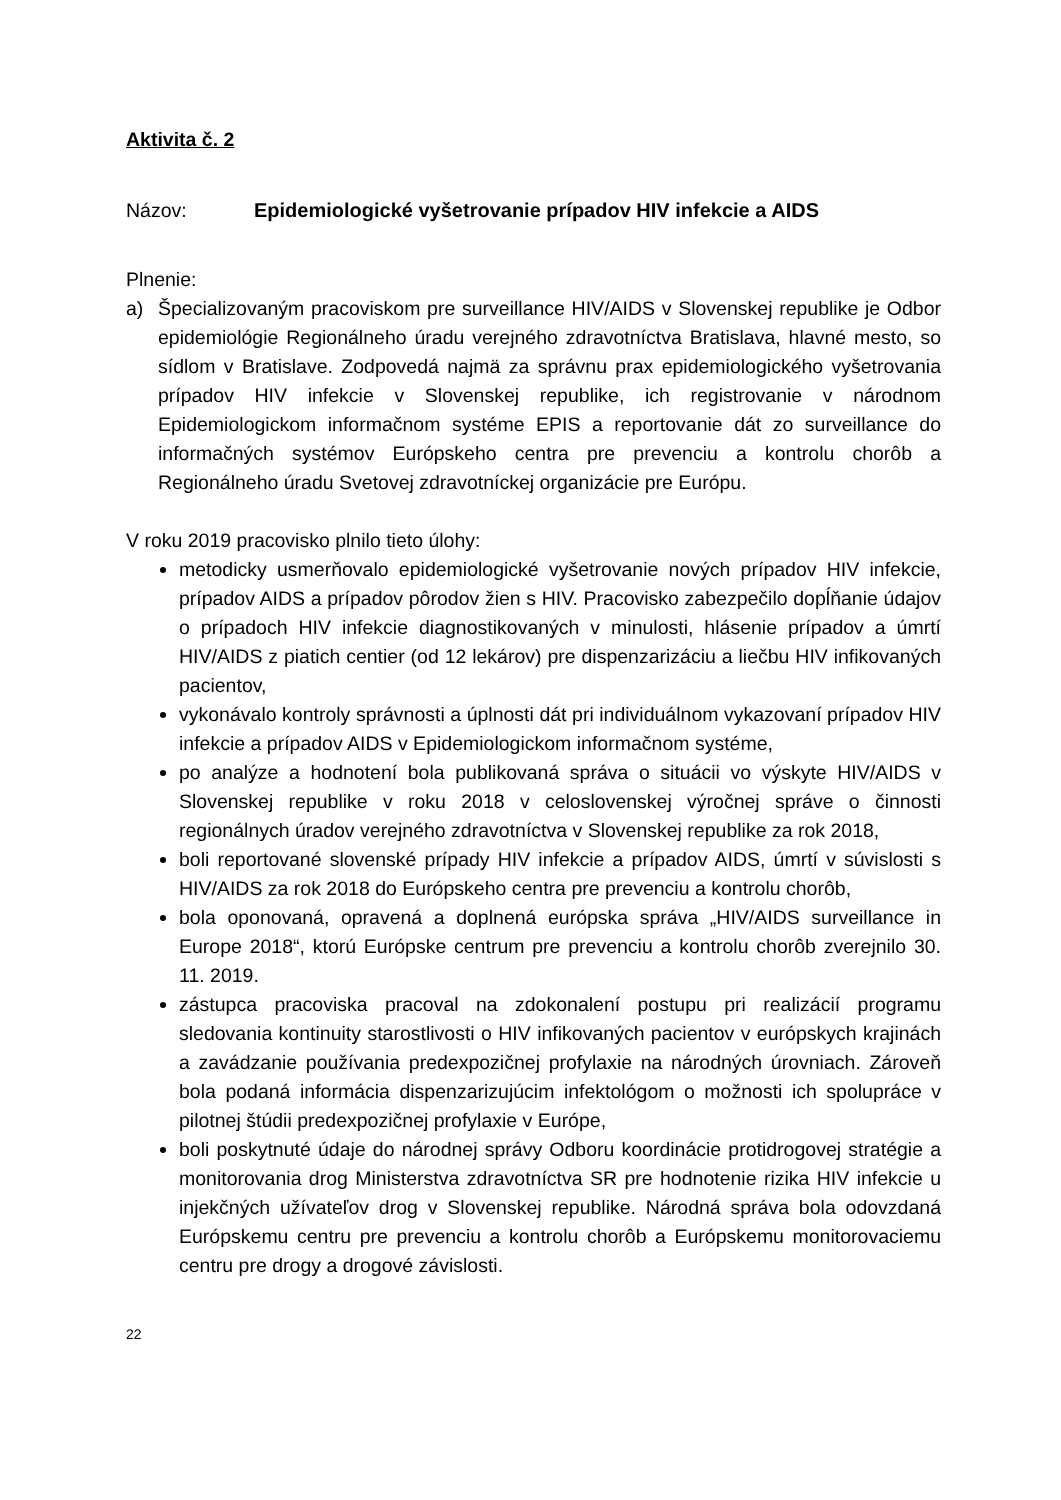Aktivita č. 2
Názov: Epidemiologické vyšetrovanie prípadov HIV infekcie a AIDS
Plnenie:
a) Špecializovaným pracoviskom pre surveillance HIV/AIDS v Slovenskej republike je Odbor epidemiológie Regionálneho úradu verejného zdravotníctva Bratislava, hlavné mesto, so sídlom v Bratislave. Zodpovedá najmä za správnu prax epidemiologického vyšetrovania prípadov HIV infekcie v Slovenskej republike, ich registrovanie v národnom Epidemiologickom informačnom systéme EPIS a reportovanie dát zo surveillance do informačných systémov Európskeho centra pre prevenciu a kontrolu chorôb a Regionálneho úradu Svetovej zdravotníckej organizácie pre Európu.
V roku 2019 pracovisko plnilo tieto úlohy:
metodicky usmerňovalo epidemiologické vyšetrovanie nových prípadov HIV infekcie, prípadov AIDS a prípadov pôrodov žien s HIV. Pracovisko zabezpečilo dopĺňanie údajov o prípadoch HIV infekcie diagnostikovaných v minulosti, hlásenie prípadov a úmrtí HIV/AIDS z piatich centier (od 12 lekárov) pre dispenzarizáciu a liečbu HIV infikovaných pacientov,
vykonávalo kontroly správnosti a úplnosti dát pri individuálnom vykazovaní prípadov HIV infekcie a prípadov AIDS v Epidemiologickom informačnom systéme,
po analýze a hodnotení bola publikovaná správa o situácii vo výskyte HIV/AIDS v Slovenskej republike v roku 2018 v celoslovenskej výročnej správe o činnosti regionálnych úradov verejného zdravotníctva v Slovenskej republike za rok 2018,
boli reportované slovenské prípady HIV infekcie a prípadov AIDS, úmrtí v súvislosti s HIV/AIDS za rok 2018 do Európskeho centra pre prevenciu a kontrolu chorôb,
bola oponovaná, opravená a doplnená európska správa „HIV/AIDS surveillance in Europe 2018“, ktorú Európske centrum pre prevenciu a kontrolu chorôb zverejnilo 30. 11. 2019.
zástupca pracoviska pracoval na zdokonalení postupu pri realizácií programu sledovania kontinuity starostlivosti o HIV infikovaných pacientov v európskych krajinách a zavádzanie používania predexpozičnej profylaxie na národných úrovniach. Zároveň bola podaná informácia dispenzarizujúcim infektológom o možnosti ich spolupráce v pilotnej štúdii predexpozičnej profylaxie v Európe,
boli poskytnuté údaje do národnej správy Odboru koordinácie protidrogovej stratégie a monitorovania drog Ministerstva zdravotníctva SR pre hodnotenie rizika HIV infekcie u injekčných užívateľov drog v Slovenskej republike. Národná správa bola odovzdaná Európskemu centru pre prevenciu a kontrolu chorôb a Európskemu monitorovaciemu centru pre drogy a drogové závislosti.
22